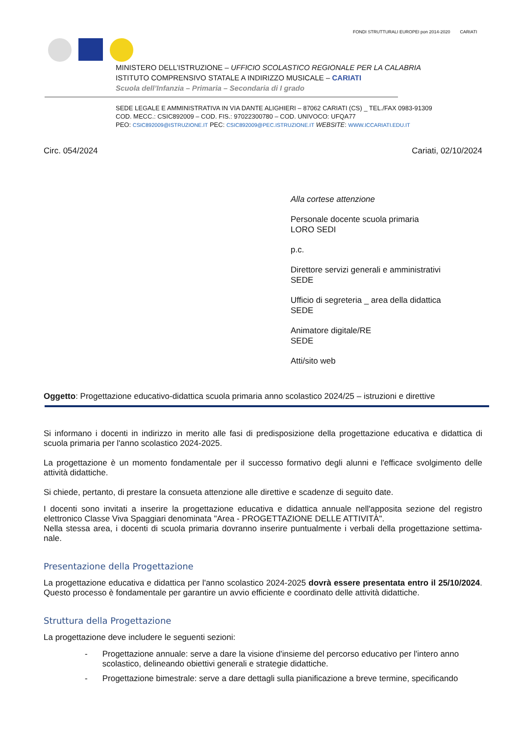FONDI STRUTTURALI EUROPEI pon 2014-2020
CARIATI
MINISTERO DELL’ISTRUZIONE – UFFICIO SCOLASTICO REGIONALE PER LA CALABRIA
ISTITUTO COMPRENSIVO STATALE A INDIRIZZO MUSICALE – CARIATI
Scuola dell’Infanzia – Primaria – Secondaria di I grado
SEDE LEGALE E AMMINISTRATIVA IN VIA DANTE ALIGHIERI – 87062 CARIATI (CS) _ TEL./FAX 0983-91309
COD. MECC.: CSIC892009 – COD. FIS.: 97022300780 – COD. UNIVOCO: UFQA77
PEO: CSIC892009@ISTRUZIONE.IT PEC: CSIC892009@PEC.ISTRUZIONE.IT WEBSITE: WWW.ICCARIATI.EDU.IT
Circ. 054/2024 Cariati, 02/10/2024
Alla cortese attenzione
Personale docente scuola primaria
LORO SEDI
p.c.
Direttore servizi generali e amministrativi
SEDE
Ufficio di segreteria _ area della didattica
SEDE
Animatore digitale/RE
SEDE
Atti/sito web
Oggetto: Progettazione educativo-didattica scuola primaria anno scolastico 2024/25 – istruzioni e direttive
Si informano i docenti in indirizzo in merito alle fasi di predisposizione della progettazione educativa e didattica di scuola primaria per l'anno scolastico 2024-2025.
La progettazione è un momento fondamentale per il successo formativo degli alunni e l'efficace svolgimento delle attività didattiche.
Si chiede, pertanto, di prestare la consueta attenzione alle direttive e scadenze di seguito date.
I docenti sono invitati a inserire la progettazione educativa e didattica annuale nell'apposita sezione del registro elettronico Classe Viva Spaggiari denominata "Area - PROGETTAZIONE DELLE ATTIVITÀ".
Nella stessa area, i docenti di scuola primaria dovranno inserire puntualmente i verbali della progettazione settima-nale.
Presentazione della Progettazione
La progettazione educativa e didattica per l'anno scolastico 2024-2025 dovrà essere presentata entro il 25/10/2024. Questo processo è fondamentale per garantire un avvio efficiente e coordinato delle attività didattiche.
Struttura della Progettazione
La progettazione deve includere le seguenti sezioni:
- Progettazione annuale: serve a dare la visione d'insieme del percorso educativo per l'intero anno scolastico, delineando obiettivi generali e strategie didattiche.
- Progettazione bimestrale: serve a dare dettagli sulla pianificazione a breve termine, specificando